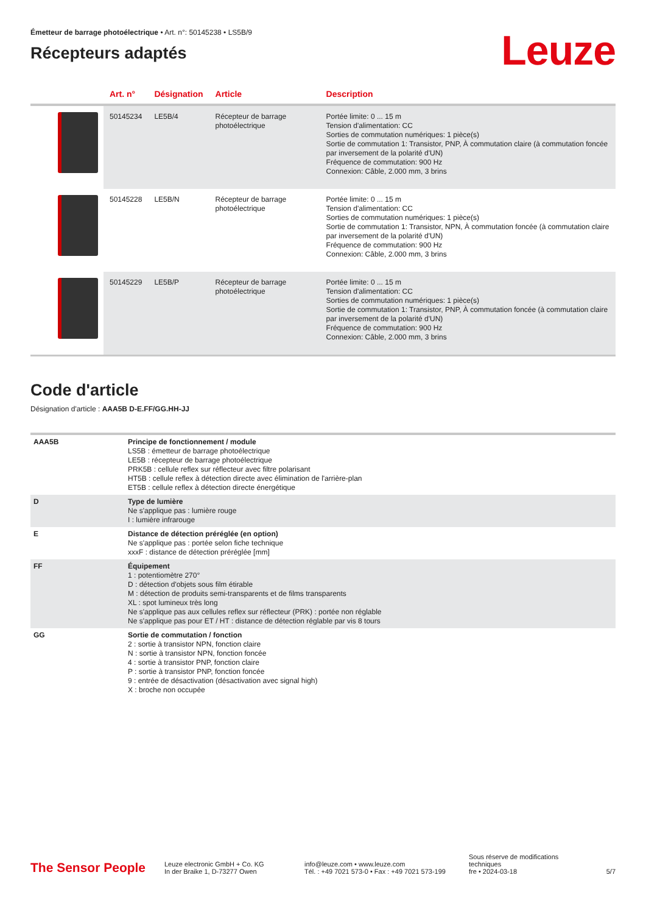Émetteur de barrage photoélectrique • Art. n°: 50145238 • LS5B/9
Récepteurs adaptés
Leuze
| | Art. n° | Désignation | Article | Description |
| --- | --- | --- | --- | --- |
| | 50145234 | LE5B/4 | Récepteur de barrage photoélectrique | Portée limite: 0 ... 15 m Tension d'alimentation: CC Sorties de commutation numériques: 1 pièce(s) Sortie de commutation 1: Transistor, PNP, À commutation claire (à commutation foncée par inversement de la polarité d'UN) Fréquence de commutation: 900 Hz Connexion: Câble, 2.000 mm, 3 brins |
| | 50145228 | LE5B/N | Récepteur de barrage photoélectrique | Portée limite: 0 ... 15 m Tension d'alimentation: CC Sorties de commutation numériques: 1 pièce(s) Sortie de commutation 1: Transistor, NPN, À commutation foncée (à commutation claire par inversement de la polarité d'UN) Fréquence de commutation: 900 Hz Connexion: Câble, 2.000 mm, 3 brins |
| | 50145229 | LE5B/P | Récepteur de barrage photoélectrique | Portée limite: 0 ... 15 m Tension d'alimentation: CC Sorties de commutation numériques: 1 pièce(s) Sortie de commutation 1: Transistor, PNP, À commutation foncée (à commutation claire par inversement de la polarité d'UN) Fréquence de commutation: 900 Hz Connexion: Câble, 2.000 mm, 3 brins |
Code d'article
Désignation d'article : AAA5B D-E.FF/GG.HH-JJ
| AAA5B | Principe de fonctionnement / module LS5B : émetteur de barrage photoélectrique LE5B : récepteur de barrage photoélectrique PRK5B : cellule reflex sur réflecteur avec filtre polarisant HT5B : cellule reflex à détection directe avec élimination de l'arrière-plan ET5B : cellule reflex à détection directe énergétique |
| D | Type de lumière Ne s'applique pas : lumière rouge I : lumière infrarouge |
| E | Distance de détection préréglée (en option) Ne s'applique pas : portée selon fiche technique xxxF : distance de détection préréglée [mm] |
| FF | Équipement 1 : potentiomètre 270° D : détection d'objets sous film étirable M : détection de produits semi-transparents et de films transparents XL : spot lumineux très long Ne s'applique pas aux cellules reflex sur réflecteur (PRK) : portée non réglable Ne s'applique pas pour ET / HT : distance de détection réglable par vis 8 tours |
| GG | Sortie de commutation / fonction 2 : sortie à transistor NPN, fonction claire N : sortie à transistor NPN, fonction foncée 4 : sortie à transistor PNP, fonction claire P : sortie à transistor PNP, fonction foncée 9 : entrée de désactivation (désactivation avec signal high) X : broche non occupée |
The Sensor People
Leuze electronic GmbH + Co. KG
In der Braike 1, D-73277 Owen
info@leuze.com • www.leuze.com
Tél. : +49 7021 573-0 • Fax : +49 7021 573-199
Sous réserve de modifications techniques
fre • 2024-03-18
5/7